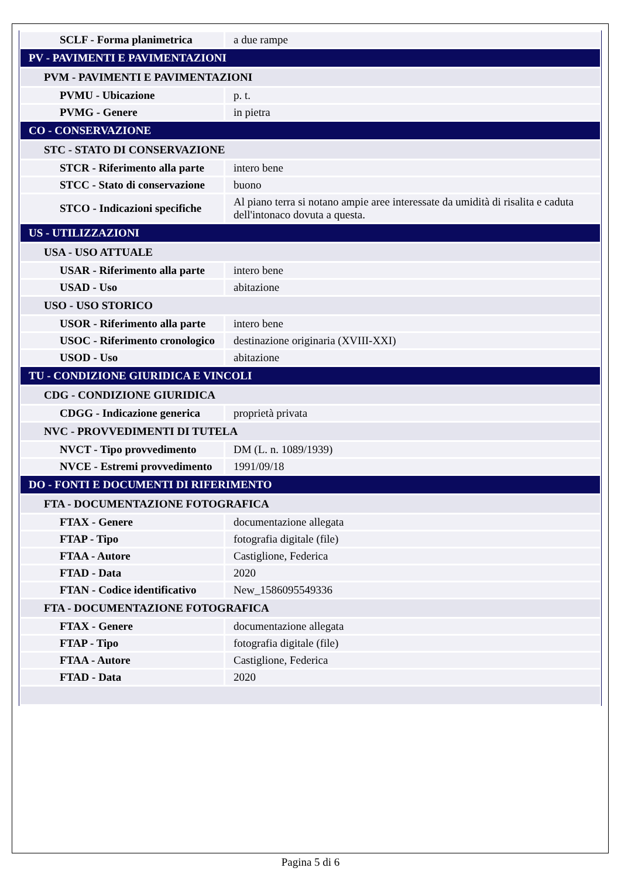| SCLF - Forma planimetrica | a due rampe |
| PV - PAVIMENTI E PAVIMENTAZIONI | |
| PVM - PAVIMENTI E PAVIMENTAZIONI | |
| PVMU - Ubicazione | p. t. |
| PVMG - Genere | in pietra |
| CO - CONSERVAZIONE | |
| STC - STATO DI CONSERVAZIONE | |
| STCR - Riferimento alla parte | intero bene |
| STCC - Stato di conservazione | buono |
| STCO - Indicazioni specifiche | Al piano terra si notano ampie aree interessate da umidità di risalita e caduta dell'intonaco dovuta a questa. |
| US - UTILIZZAZIONI | |
| USA - USO ATTUALE | |
| USAR - Riferimento alla parte | intero bene |
| USAD - Uso | abitazione |
| USO - USO STORICO | |
| USOR - Riferimento alla parte | intero bene |
| USOC - Riferimento cronologico | destinazione originaria (XVIII-XXI) |
| USOD - Uso | abitazione |
| TU - CONDIZIONE GIURIDICA E VINCOLI | |
| CDG - CONDIZIONE GIURIDICA | |
| CDGG - Indicazione generica | proprietà privata |
| NVC - PROVVEDIMENTI DI TUTELA | |
| NVCT - Tipo provvedimento | DM (L. n. 1089/1939) |
| NVCE - Estremi provvedimento | 1991/09/18 |
| DO - FONTI E DOCUMENTI DI RIFERIMENTO | |
| FTA - DOCUMENTAZIONE FOTOGRAFICA | |
| FTAX - Genere | documentazione allegata |
| FTAP - Tipo | fotografia digitale (file) |
| FTAA - Autore | Castiglione, Federica |
| FTAD - Data | 2020 |
| FTAN - Codice identificativo | New_1586095549336 |
| FTA - DOCUMENTAZIONE FOTOGRAFICA | |
| FTAX - Genere | documentazione allegata |
| FTAP - Tipo | fotografia digitale (file) |
| FTAA - Autore | Castiglione, Federica |
| FTAD - Data | 2020 |
Pagina 5 di 6